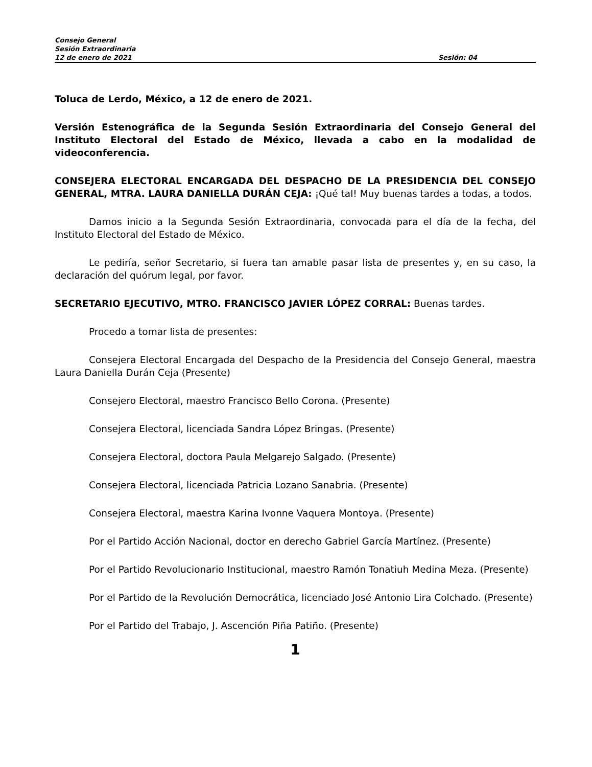Consejo General
Sesión Extraordinaria
12 de enero de 2021 Sesión: 04
Toluca de Lerdo, México, a 12 de enero de 2021.
Versión Estenográfica de la Segunda Sesión Extraordinaria del Consejo General del Instituto Electoral del Estado de México, llevada a cabo en la modalidad de videoconferencia.
CONSEJERA ELECTORAL ENCARGADA DEL DESPACHO DE LA PRESIDENCIA DEL CONSEJO GENERAL, MTRA. LAURA DANIELLA DURÁN CEJA: ¡Qué tal! Muy buenas tardes a todas, a todos.
Damos inicio a la Segunda Sesión Extraordinaria, convocada para el día de la fecha, del Instituto Electoral del Estado de México.
Le pediría, señor Secretario, si fuera tan amable pasar lista de presentes y, en su caso, la declaración del quórum legal, por favor.
SECRETARIO EJECUTIVO, MTRO. FRANCISCO JAVIER LÓPEZ CORRAL: Buenas tardes.
Procedo a tomar lista de presentes:
Consejera Electoral Encargada del Despacho de la Presidencia del Consejo General, maestra Laura Daniella Durán Ceja (Presente)
Consejero Electoral, maestro Francisco Bello Corona. (Presente)
Consejera Electoral, licenciada Sandra López Bringas. (Presente)
Consejera Electoral, doctora Paula Melgarejo Salgado. (Presente)
Consejera Electoral, licenciada Patricia Lozano Sanabria. (Presente)
Consejera Electoral, maestra Karina Ivonne Vaquera Montoya. (Presente)
Por el Partido Acción Nacional, doctor en derecho Gabriel García Martínez. (Presente)
Por el Partido Revolucionario Institucional, maestro Ramón Tonatiuh Medina Meza. (Presente)
Por el Partido de la Revolución Democrática, licenciado José Antonio Lira Colchado. (Presente)
Por el Partido del Trabajo, J. Ascención Piña Patiño. (Presente)
1